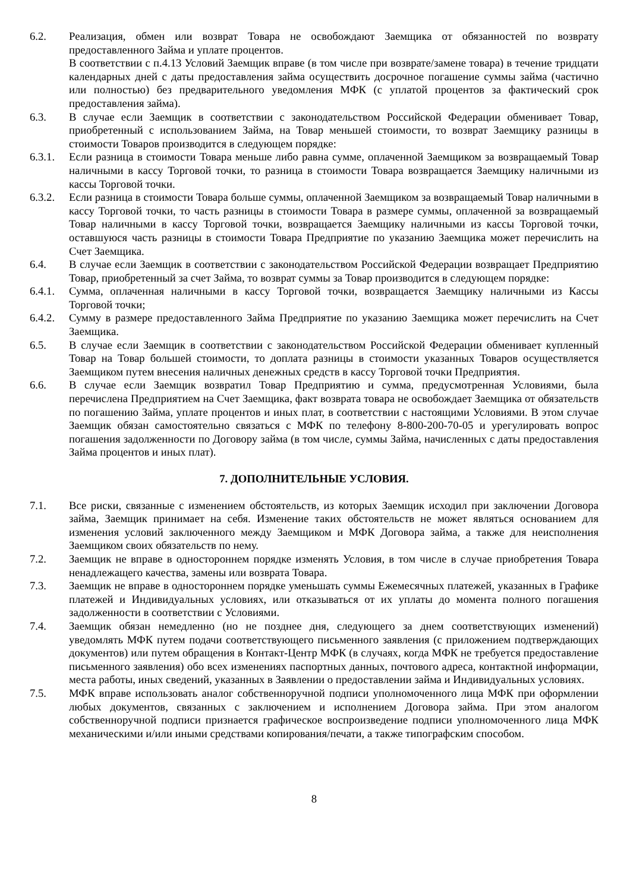6.2. Реализация, обмен или возврат Товара не освобождают Заемщика от обязанностей по возврату предоставленного Займа и уплате процентов.
В соответствии с п.4.13 Условий Заемщик вправе (в том числе при возврате/замене товара) в течение тридцати календарных дней с даты предоставления займа осуществить досрочное погашение суммы займа (частично или полностью) без предварительного уведомления МФК (с уплатой процентов за фактический срок предоставления займа).
6.3. В случае если Заемщик в соответствии с законодательством Российской Федерации обменивает Товар, приобретенный с использованием Займа, на Товар меньшей стоимости, то возврат Заемщику разницы в стоимости Товаров производится в следующем порядке:
6.3.1.
Если разница в стоимости Товара меньше либо равна сумме, оплаченной Заемщиком за возвращаемый Товар наличными в кассу Торговой точки, то разница в стоимости Товара возвращается Заемщику наличными из кассы Торговой точки.
6.3.2.
Если разница в стоимости Товара больше суммы, оплаченной Заемщиком за возвращаемый Товар наличными в кассу Торговой точки, то часть разницы в стоимости Товара в размере суммы, оплаченной за возвращаемый Товар наличными в кассу Торговой точки, возвращается Заемщику наличными из кассы Торговой точки, оставшуюся часть разницы в стоимости Товара Предприятие по указанию Заемщика может перечислить на Счет Заемщика.
6.4. В случае если Заемщик в соответствии с законодательством Российской Федерации возвращает Предприятию Товар, приобретенный за счет Займа, то возврат суммы за Товар производится в следующем порядке:
6.4.1.
Сумма, оплаченная наличными в кассу Торговой точки, возвращается Заемщику наличными из Кассы Торговой точки;
6.4.2.
Сумму в размере предоставленного Займа Предприятие по указанию Заемщика может перечислить на Счет Заемщика.
6.5. В случае если Заемщик в соответствии с законодательством Российской Федерации обменивает купленный Товар на Товар большей стоимости, то доплата разницы в стоимости указанных Товаров осуществляется Заемщиком путем внесения наличных денежных средств в кассу Торговой точки Предприятия.
6.6. В случае если Заемщик возвратил Товар Предприятию и сумма, предусмотренная Условиями, была перечислена Предприятием на Счет Заемщика, факт возврата товара не освобождает Заемщика от обязательств по погашению Займа, уплате процентов и иных плат, в соответствии с настоящими Условиями. В этом случае Заемщик обязан самостоятельно связаться с МФК по телефону 8-800-200-70-05 и урегулировать вопрос погашения задолженности по Договору займа (в том числе, суммы Займа, начисленных с даты предоставления Займа процентов и иных плат).
7. ДОПОЛНИТЕЛЬНЫЕ УСЛОВИЯ.
7.1. Все риски, связанные с изменением обстоятельств, из которых Заемщик исходил при заключении Договора займа, Заемщик принимает на себя. Изменение таких обстоятельств не может являться основанием для изменения условий заключенного между Заемщиком и МФК Договора займа, а также для неисполнения Заемщиком своих обязательств по нему.
7.2. Заемщик не вправе в одностороннем порядке изменять Условия, в том числе в случае приобретения Товара ненадлежащего качества, замены или возврата Товара.
7.3. Заемщик не вправе в одностороннем порядке уменьшать суммы Ежемесячных платежей, указанных в Графике платежей и Индивидуальных условиях, или отказываться от их уплаты до момента полного погашения задолженности в соответствии с Условиями.
7.4. Заемщик обязан немедленно (но не позднее дня, следующего за днем соответствующих изменений) уведомлять МФК путем подачи соответствующего письменного заявления (с приложением подтверждающих документов) или путем обращения в Контакт-Центр МФК (в случаях, когда МФК не требуется предоставление письменного заявления) обо всех изменениях паспортных данных, почтового адреса, контактной информации, места работы, иных сведений, указанных в Заявлении о предоставлении займа и Индивидуальных условиях.
7.5. МФК вправе использовать аналог собственноручной подписи уполномоченного лица МФК при оформлении любых документов, связанных с заключением и исполнением Договора займа. При этом аналогом собственноручной подписи признается графическое воспроизведение подписи уполномоченного лица МФК механическими и/или иными средствами копирования/печати, а также типографским способом.
8